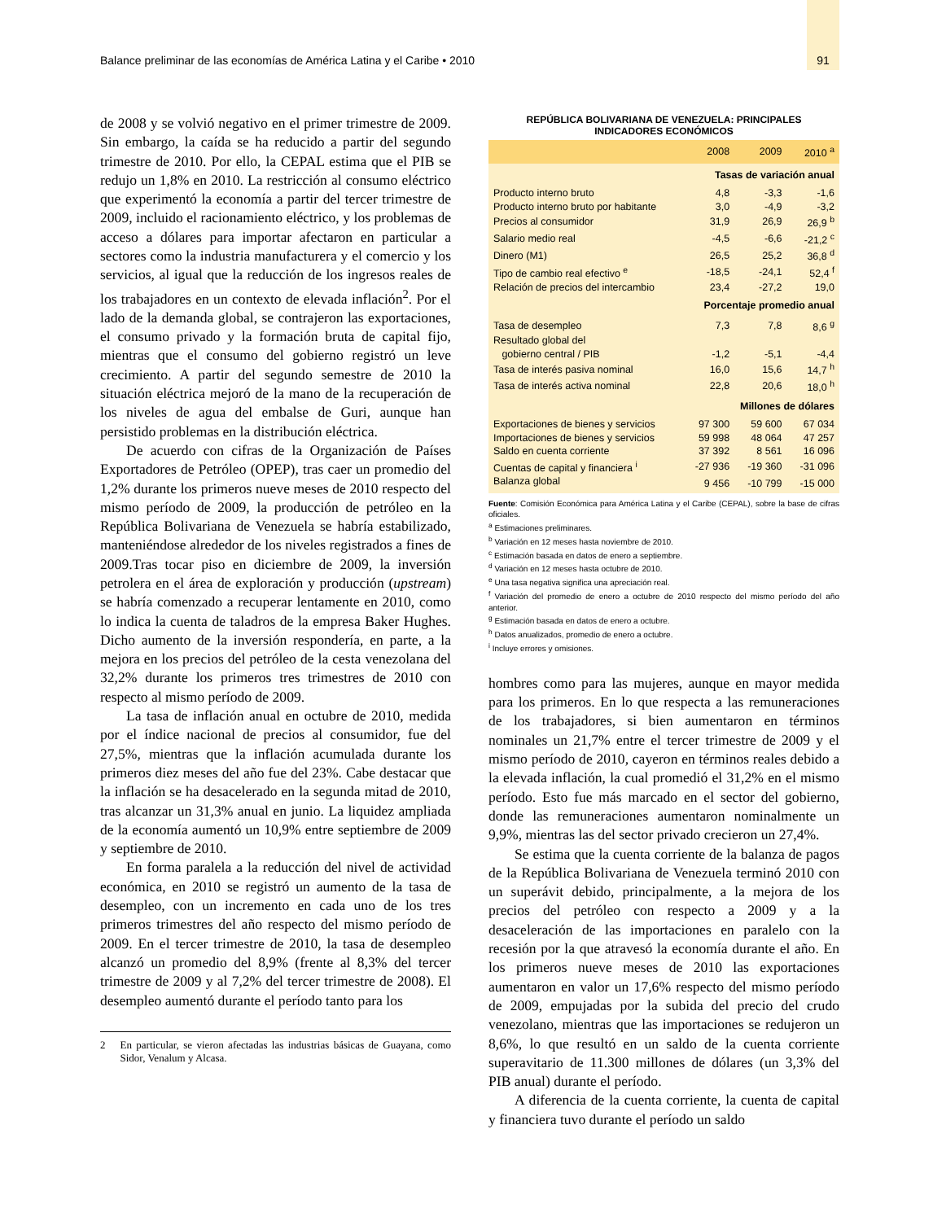Balance preliminar de las economías de América Latina y el Caribe • 2010 91
de 2008 y se volvió negativo en el primer trimestre de 2009. Sin embargo, la caída se ha reducido a partir del segundo trimestre de 2010. Por ello, la CEPAL estima que el PIB se redujo un 1,8% en 2010. La restricción al consumo eléctrico que experimentó la economía a partir del tercer trimestre de 2009, incluido el racionamiento eléctrico, y los problemas de acceso a dólares para importar afectaron en particular a sectores como la industria manufacturera y el comercio y los servicios, al igual que la reducción de los ingresos reales de los trabajadores en un contexto de elevada inflación<sup>2</sup>. Por el lado de la demanda global, se contrajeron las exportaciones, el consumo privado y la formación bruta de capital fijo, mientras que el consumo del gobierno registró un leve crecimiento. A partir del segundo semestre de 2010 la situación eléctrica mejoró de la mano de la recuperación de los niveles de agua del embalse de Guri, aunque han persistido problemas en la distribución eléctrica.
De acuerdo con cifras de la Organización de Países Exportadores de Petróleo (OPEP), tras caer un promedio del 1,2% durante los primeros nueve meses de 2010 respecto del mismo período de 2009, la producción de petróleo en la República Bolivariana de Venezuela se habría estabilizado, manteniéndose alrededor de los niveles registrados a fines de 2009.Tras tocar piso en diciembre de 2009, la inversión petrolera en el área de exploración y producción (upstream) se habría comenzado a recuperar lentamente en 2010, como lo indica la cuenta de taladros de la empresa Baker Hughes. Dicho aumento de la inversión respondería, en parte, a la mejora en los precios del petróleo de la cesta venezolana del 32,2% durante los primeros tres trimestres de 2010 con respecto al mismo período de 2009.
La tasa de inflación anual en octubre de 2010, medida por el índice nacional de precios al consumidor, fue del 27,5%, mientras que la inflación acumulada durante los primeros diez meses del año fue del 23%. Cabe destacar que la inflación se ha desacelerado en la segunda mitad de 2010, tras alcanzar un 31,3% anual en junio. La liquidez ampliada de la economía aumentó un 10,9% entre septiembre de 2009 y septiembre de 2010.
En forma paralela a la reducción del nivel de actividad económica, en 2010 se registró un aumento de la tasa de desempleo, con un incremento en cada uno de los tres primeros trimestres del año respecto del mismo período de 2009. En el tercer trimestre de 2010, la tasa de desempleo alcanzó un promedio del 8,9% (frente al 8,3% del tercer trimestre de 2009 y al 7,2% del tercer trimestre de 2008). El desempleo aumentó durante el período tanto para los
2 En particular, se vieron afectadas las industrias básicas de Guayana, como Sidor, Venalum y Alcasa.
REPÚBLICA BOLIVARIANA DE VENEZUELA: PRINCIPALES
INDICADORES ECONÓMICOS
| | 2008 | 2009 | 2010 <sup>a</sup> |
| --- | --- | --- | --- |
| | Tasas de variación anual | | |
| Producto interno bruto | 4,8 | -3,3 | -1,6 |
| Producto interno bruto por habitante | 3,0 | -4,9 | -3,2 |
| Precios al consumidor | 31,9 | 26,9 | 26,9 <sup>b</sup> |
| Salario medio real | -4,5 | -6,6 | -21,2 <sup>c</sup> |
| Dinero (M1) | 26,5 | 25,2 | 36,8 <sup>d</sup> |
| Tipo de cambio real efectivo <sup>e</sup> | -18,5 | -24,1 | 52,4 <sup>f</sup> |
| Relación de precios del intercambio | 23,4 | -27,2 | 19,0 |
| | Porcentaje promedio anual | | |
| Tasa de desempleo | 7,3 | 7,8 | 8,6 <sup>g</sup> |
| Resultado global del gobierno central / PIB | -1,2 | -5,1 | -4,4 |
| Tasa de interés pasiva nominal | 16,0 | 15,6 | 14,7 <sup>h</sup> |
| Tasa de interés activa nominal | 22,8 | 20,6 | 18,0 <sup>h</sup> |
| | Millones de dólares | | |
| Exportaciones de bienes y servicios | 97 300 | 59 600 | 67 034 |
| Importaciones de bienes y servicios | 59 998 | 48 064 | 47 257 |
| Saldo en cuenta corriente | 37 392 | 8 561 | 16 096 |
| Cuentas de capital y financiera <sup>i</sup> | -27 936 | -19 360 | -31 096 |
| Balanza global | 9 456 | -10 799 | -15 000 |
Fuente: Comisión Económica para América Latina y el Caribe (CEPAL), sobre la base de cifras oficiales.
<sup>a</sup> Estimaciones preliminares.
<sup>b</sup> Variación en 12 meses hasta noviembre de 2010.
<sup>c</sup> Estimación basada en datos de enero a septiembre.
<sup>d</sup> Variación en 12 meses hasta octubre de 2010.
<sup>e</sup> Una tasa negativa significa una apreciación real.
<sup>f</sup> Variación del promedio de enero a octubre de 2010 respecto del mismo período del año anterior.
<sup>g</sup> Estimación basada en datos de enero a octubre.
<sup>h</sup> Datos anualizados, promedio de enero a octubre.
<sup>i</sup> Incluye errores y omisiones.
hombres como para las mujeres, aunque en mayor medida para los primeros. En lo que respecta a las remuneraciones de los trabajadores, si bien aumentaron en términos nominales un 21,7% entre el tercer trimestre de 2009 y el mismo período de 2010, cayeron en términos reales debido a la elevada inflación, la cual promedió el 31,2% en el mismo período. Esto fue más marcado en el sector del gobierno, donde las remuneraciones aumentaron nominalmente un 9,9%, mientras las del sector privado crecieron un 27,4%.
Se estima que la cuenta corriente de la balanza de pagos de la República Bolivariana de Venezuela terminó 2010 con un superávit debido, principalmente, a la mejora de los precios del petróleo con respecto a 2009 y a la desaceleración de las importaciones en paralelo con la recesión por la que atravesó la economía durante el año. En los primeros nueve meses de 2010 las exportaciones aumentaron en valor un 17,6% respecto del mismo período de 2009, empujadas por la subida del precio del crudo venezolano, mientras que las importaciones se redujeron un 8,6%, lo que resultó en un saldo de la cuenta corriente superavitario de 11.300 millones de dólares (un 3,3% del PIB anual) durante el período.
A diferencia de la cuenta corriente, la cuenta de capital y financiera tuvo durante el período un saldo